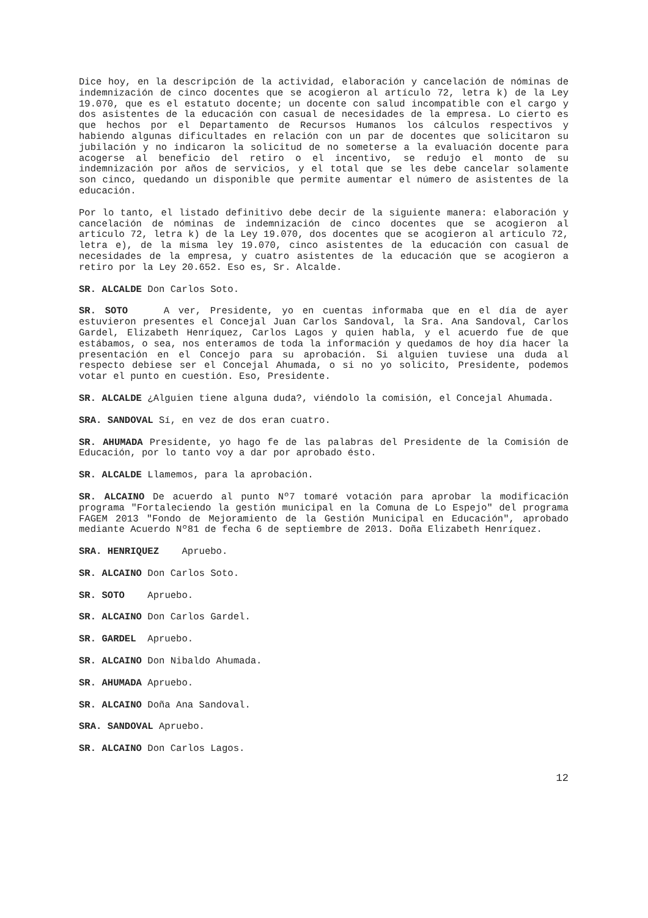Dice hoy, en la descripción de la actividad, elaboración y cancelación de nóminas de indemnización de cinco docentes que se acogieron al artículo 72, letra k) de la Ley 19.070, que es el estatuto docente; un docente con salud incompatible con el cargo y dos asistentes de la educación con casual de necesidades de la empresa. Lo cierto es que hechos por el Departamento de Recursos Humanos los cálculos respectivos y habiendo algunas dificultades en relación con un par de docentes que solicitaron su jubilación y no indicaron la solicitud de no someterse a la evaluación docente para acogerse al beneficio del retiro o el incentivo, se redujo el monto de su indemnización por años de servicios, y el total que se les debe cancelar solamente son cinco, quedando un disponible que permite aumentar el número de asistentes de la educación.
Por lo tanto, el listado definitivo debe decir de la siguiente manera: elaboración y cancelación de nóminas de indemnización de cinco docentes que se acogieron al artículo 72, letra k) de la Ley 19.070, dos docentes que se acogieron al artículo 72, letra e), de la misma ley 19.070, cinco asistentes de la educación con casual de necesidades de la empresa, y cuatro asistentes de la educación que se acogieron a retiro por la Ley 20.652. Eso es, Sr. Alcalde.
SR. ALCALDE Don Carlos Soto.
SR. SOTO A ver, Presidente, yo en cuentas informaba que en el día de ayer estuvieron presentes el Concejal Juan Carlos Sandoval, la Sra. Ana Sandoval, Carlos Gardel, Elizabeth Henríquez, Carlos Lagos y quien habla, y el acuerdo fue de que estábamos, o sea, nos enteramos de toda la información y quedamos de hoy día hacer la presentación en el Concejo para su aprobación. Si alguien tuviese una duda al respecto debiese ser el Concejal Ahumada, o si no yo solicito, Presidente, podemos votar el punto en cuestión. Eso, Presidente.
SR. ALCALDE ¿Alguien tiene alguna duda?, viéndolo la comisión, el Concejal Ahumada.
SRA. SANDOVAL Sí, en vez de dos eran cuatro.
SR. AHUMADA Presidente, yo hago fe de las palabras del Presidente de la Comisión de Educación, por lo tanto voy a dar por aprobado ésto.
SR. ALCALDE Llamemos, para la aprobación.
SR. ALCAINO De acuerdo al punto Nº7 tomaré votación para aprobar la modificación programa "Fortaleciendo la gestión municipal en la Comuna de Lo Espejo" del programa FAGEM 2013 "Fondo de Mejoramiento de la Gestión Municipal en Educación", aprobado mediante Acuerdo Nº81 de fecha 6 de septiembre de 2013. Doña Elizabeth Henríquez.
SRA. HENRIQUEZ Apruebo.
SR. ALCAINO Don Carlos Soto.
SR. SOTO Apruebo.
SR. ALCAINO Don Carlos Gardel.
SR. GARDEL Apruebo.
SR. ALCAINO Don Nibaldo Ahumada.
SR. AHUMADA Apruebo.
SR. ALCAINO Doña Ana Sandoval.
SRA. SANDOVAL Apruebo.
SR. ALCAINO Don Carlos Lagos.
12